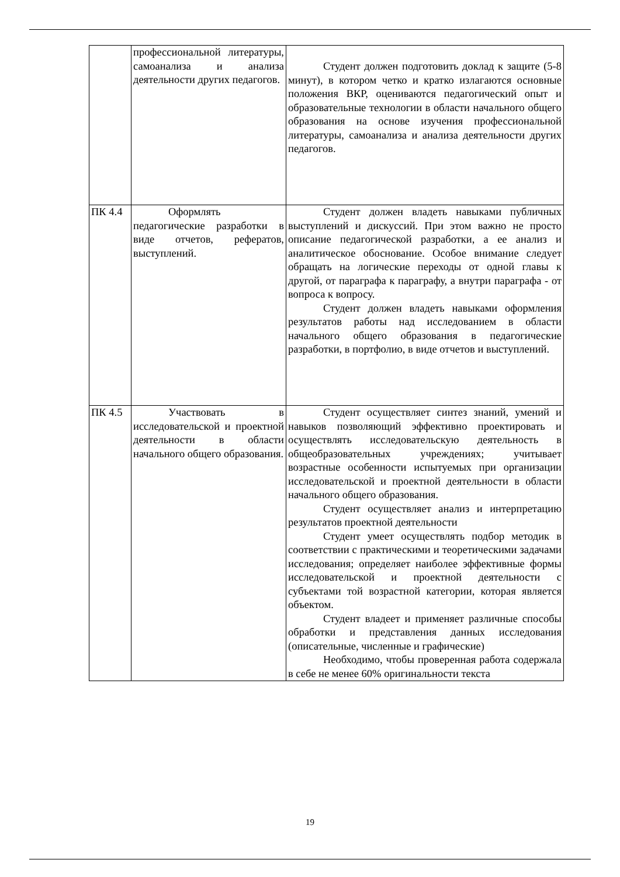| | профессиональной литературы, самоанализа и анализа деятельности других педагогов. | Студент должен подготовить доклад к защите (5-8 минут), в котором четко и кратко излагаются основные положения ВКР, оцениваются педагогический опыт и образовательные технологии в области начального общего образования на основе изучения профессиональной литературы, самоанализа и анализа деятельности других педагогов. |
| ПК 4.4 | Оформлять педагогические разработки в виде отчетов, рефератов, выступлений. | Студент должен владеть навыками публичных выступлений и дискуссий. При этом важно не просто описание педагогической разработки, а ее анализ и аналитическое обоснование. Особое внимание следует обращать на логические переходы от одной главы к другой, от параграфа к параграфу, а внутри параграфа - от вопроса к вопросу. Студент должен владеть навыками оформления результатов работы над исследованием в области начального общего образования в педагогические разработки, в портфолио, в виде отчетов и выступлений. |
| ПК 4.5 | Участвовать в исследовательской и проектной деятельности в области начального общего образования. | Студент осуществляет синтез знаний, умений и навыков позволяющий эффективно проектировать и осуществлять исследовательскую деятельность в общеобразовательных учреждениях; учитывает возрастные особенности испытуемых при организации исследовательской и проектной деятельности в области начального общего образования. Студент осуществляет анализ и интерпретацию результатов проектной деятельности Студент умеет осуществлять подбор методик в соответствии с практическими и теоретическими задачами исследования; определяет наиболее эффективные формы исследовательской и проектной деятельности с субъектами той возрастной категории, которая является объектом. Студент владеет и применяет различные способы обработки и представления данных исследования (описательные, численные и графические) Необходимо, чтобы проверенная работа содержала в себе не менее 60% оригинальности текста |
19